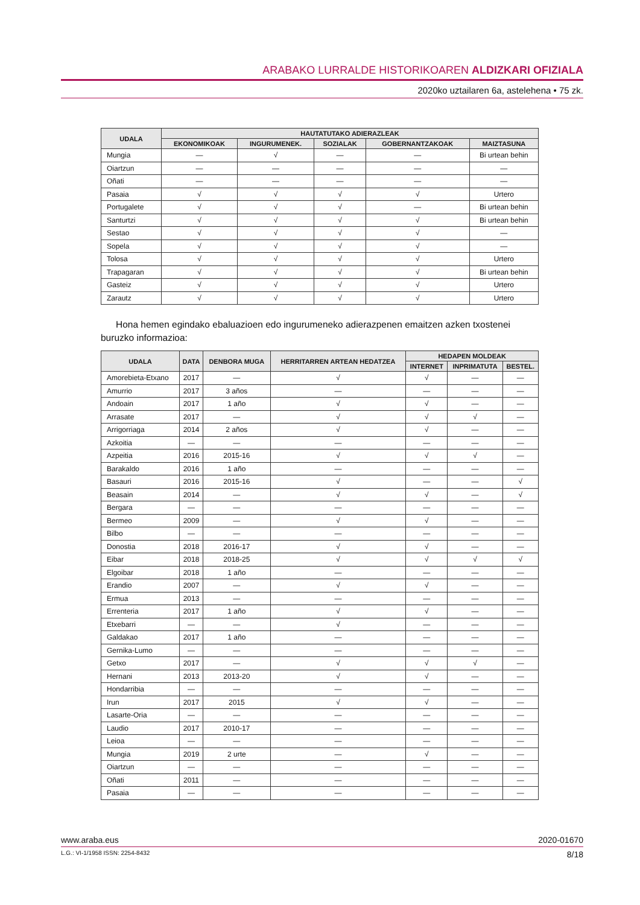ARABAKO LURRALDE HISTORIKOAREN ALDIZKARI OFIZIALA
2020ko uztailaren 6a, astelehena • 75 zk.
| UDALA | HAUTATUTAKO ADIERAZLEAK | | | | |
| --- | --- | --- | --- | --- | --- |
| | EKONOMIKOAK | INGURUMENEK. | SOZIALAK | GOBERNANTZAKOAK | MAIZTASUNA |
| Mungia | — | √ | — | — | Bi urtean behin |
| Oiartzun | — | — | — | — | — |
| Oñati | — | — | — | — | — |
| Pasaia | √ | √ | √ | √ | Urtero |
| Portugalete | √ | √ | √ | — | Bi urtean behin |
| Santurtzi | √ | √ | √ | √ | Bi urtean behin |
| Sestao | √ | √ | √ | √ | — |
| Sopela | √ | √ | √ | √ | — |
| Tolosa | √ | √ | √ | √ | Urtero |
| Trapagaran | √ | √ | √ | √ | Bi urtean behin |
| Gasteiz | √ | √ | √ | √ | Urtero |
| Zarautz | √ | √ | √ | √ | Urtero |
Hona hemen egindako ebaluazioen edo ingurumeneko adierazpenen emaitzen azken txostenei buruzko informazioa:
| UDALA | DATA | DENBORA MUGA | HERRITARREN ARTEAN HEDATZEA | HEDAPEN MOLDEAK | | |
| --- | --- | --- | --- | --- | --- | --- |
| | | | | INTERNET | INPRIMATUTA | BESTEL. |
| Amorebieta-Etxano | 2017 | — | √ | √ | — | — |
| Amurrio | 2017 | 3 años | — | — | — | — |
| Andoain | 2017 | 1 año | √ | √ | — | — |
| Arrasate | 2017 | — | √ | √ | √ | — |
| Arrigorriaga | 2014 | 2 años | √ | √ | — | — |
| Azkoitia | — | — | — | — | — | — |
| Azpeitia | 2016 | 2015-16 | √ | √ | √ | — |
| Barakaldo | 2016 | 1 año | — | — | — | — |
| Basauri | 2016 | 2015-16 | √ | — | — | √ |
| Beasain | 2014 | — | √ | √ | — | √ |
| Bergara | — | — | — | — | — | — |
| Bermeo | 2009 | — | √ | √ | — | — |
| Bilbo | — | — | — | — | — | — |
| Donostia | 2018 | 2016-17 | √ | √ | — | — |
| Eibar | 2018 | 2018-25 | √ | √ | √ | √ |
| Elgoibar | 2018 | 1 año | — | — | — | — |
| Erandio | 2007 | — | √ | √ | — | — |
| Ermua | 2013 | — | — | — | — | — |
| Errenteria | 2017 | 1 año | √ | √ | — | — |
| Etxebarri | — | — | √ | — | — | — |
| Galdakao | 2017 | 1 año | — | — | — | — |
| Gernika-Lumo | — | — | — | — | — | — |
| Getxo | 2017 | — | √ | √ | √ | — |
| Hernani | 2013 | 2013-20 | √ | √ | — | — |
| Hondarribia | — | — | — | — | — | — |
| Irun | 2017 | 2015 | √ | √ | — | — |
| Lasarte-Oria | — | — | — | — | — | — |
| Laudio | 2017 | 2010-17 | — | — | — | — |
| Leioa | — | — | — | — | — | — |
| Mungia | 2019 | 2 urte | — | √ | — | — |
| Oiartzun | — | — | — | — | — | — |
| Oñati | 2011 | — | — | — | — | — |
| Pasaia | — | — | — | — | — | — |
www.araba.eus 2020-01670
L.G.: VI-1/1958 ISSN: 2254-8432 8/18